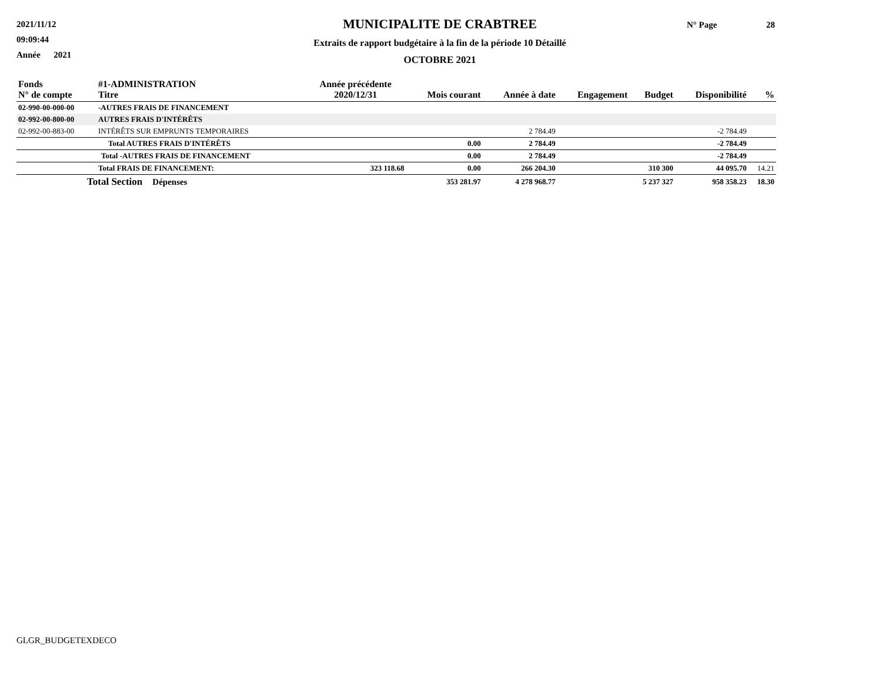2021/11/12
09:09:44
Année 2021
MUNICIPALITE DE CRABTREE
Extraits de rapport budgétaire à la fin de la période 10 Détaillé
OCTOBRE 2021
N° Page 28
| Fonds N° de compte | #1-ADMINISTRATION Titre | Année précédente 2020/12/31 | Mois courant | Année à date | Engagement | Budget | Disponibilité | % |
| --- | --- | --- | --- | --- | --- | --- | --- | --- |
| 02-990-00-000-00 | -AUTRES FRAIS DE FINANCEMENT | | | | | | | |
| 02-992-00-800-00 | AUTRES FRAIS D'INTÉRÊTS | | | | | | | |
| 02-992-00-883-00 | INTÉRÊTS SUR EMPRUNTS TEMPORAIRES | | | 2 784.49 | | | -2 784.49 | |
| | Total AUTRES FRAIS D'INTÉRÊTS | | 0.00 | 2 784.49 | | | -2 784.49 | |
| | Total -AUTRES FRAIS DE FINANCEMENT | | 0.00 | 2 784.49 | | | -2 784.49 | |
| | Total FRAIS DE FINANCEMENT: | 323 118.68 | 0.00 | 266 204.30 | | 310 300 | 44 095.70 | 14.21 |
| Total Section Dépenses | | | 353 281.97 | 4 278 968.77 | | 5 237 327 | 958 358.23 | 18.30 |
GLGR_BUDGETEXDECO